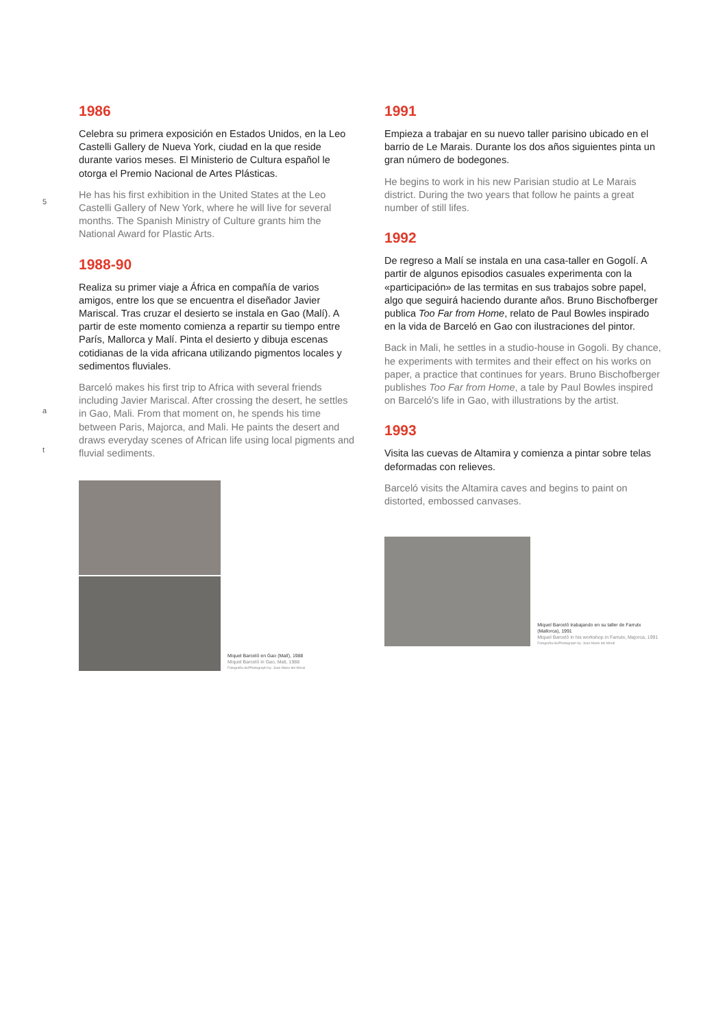5
a
t
1986
Celebra su primera exposición en Estados Unidos, en la Leo Castelli Gallery de Nueva York, ciudad en la que reside durante varios meses. El Ministerio de Cultura español le otorga el Premio Nacional de Artes Plásticas.
He has his first exhibition in the United States at the Leo Castelli Gallery of New York, where he will live for several months. The Spanish Ministry of Culture grants him the National Award for Plastic Arts.
1988-90
Realiza su primer viaje a África en compañía de varios amigos, entre los que se encuentra el diseñador Javier Mariscal. Tras cruzar el desierto se instala en Gao (Malí). A partir de este momento comienza a repartir su tiempo entre París, Mallorca y Malí. Pinta el desierto y dibuja escenas cotidianas de la vida africana utilizando pigmentos locales y sedimentos fluviales.
Barceló makes his first trip to Africa with several friends including Javier Mariscal. After crossing the desert, he settles in Gao, Mali. From that moment on, he spends his time between Paris, Majorca, and Mali. He paints the desert and draws everyday scenes of African life using local pigments and fluvial sediments.
Miquel Barceló en Gao (Malí), 1988
Miquel Barceló in Gao, Mali, 1988
Fotografía de/Photograph by: Jean Marie del Moral
1991
Empieza a trabajar en su nuevo taller parisino ubicado en el barrio de Le Marais. Durante los dos años siguientes pinta un gran número de bodegones.
He begins to work in his new Parisian studio at Le Marais district. During the two years that follow he paints a great number of still lifes.
1992
De regreso a Malí se instala en una casa-taller en Gogolí. A partir de algunos episodios casuales experimenta con la «participación» de las termitas en sus trabajos sobre papel, algo que seguirá haciendo durante años. Bruno Bischofberger publica Too Far from Home, relato de Paul Bowles inspirado en la vida de Barceló en Gao con ilustraciones del pintor.
Back in Mali, he settles in a studio-house in Gogoli. By chance, he experiments with termites and their effect on his works on paper, a practice that continues for years. Bruno Bischofberger publishes Too Far from Home, a tale by Paul Bowles inspired on Barceló's life in Gao, with illustrations by the artist.
1993
Visita las cuevas de Altamira y comienza a pintar sobre telas deformadas con relieves.
Barceló visits the Altamira caves and begins to paint on distorted, embossed canvases.
Miquel Barceló trabajando en su taller de Farrutx (Mallorca), 1991
Miquel Barceló in his workshop in Farrutx, Majorca, 1991
Fotografía de/Photograph by: Jean Marie del Moral